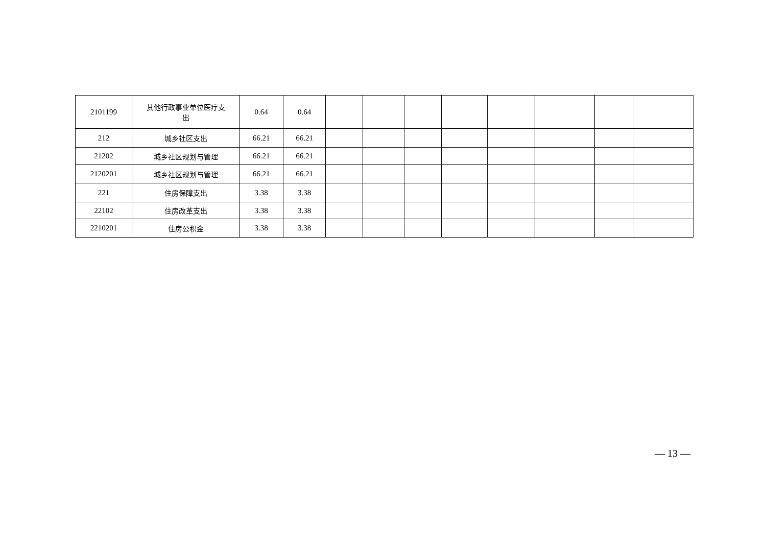| 2101199 | 其他行政事业单位医疗支 出 | 0.64 | 0.64 | | | | | | | | |
| 212 | 城乡社区支出 | 66.21 | 66.21 | | | | | | | | |
| 21202 | 城乡社区规划与管理 | 66.21 | 66.21 | | | | | | | | |
| 2120201 | 城乡社区规划与管理 | 66.21 | 66.21 | | | | | | | | |
| 221 | 住房保障支出 | 3.38 | 3.38 | | | | | | | | |
| 22102 | 住房改革支出 | 3.38 | 3.38 | | | | | | | | |
| 2210201 | 住房公积金 | 3.38 | 3.38 | | | | | | | | |
— 13 —